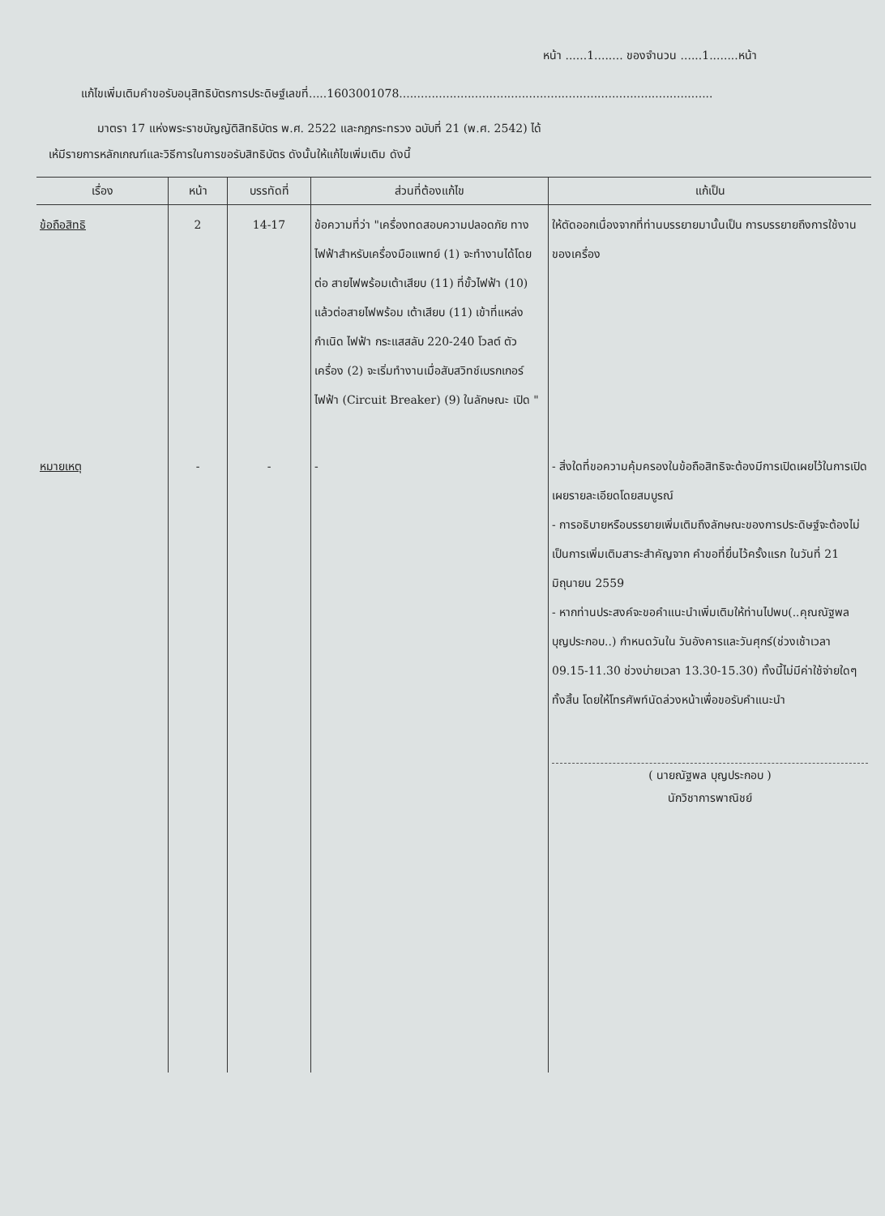หน้า ......1........ ของจำนวน ......1........หน้า
แก้ไขเพิ่มเติมคำขอรับอนุสิทธิบัตรการประดิษฐ์เลขที่.....1603001078.......................................................................................
มาตรา 17 แห่งพระราชบัญญัติสิทธิบัตร พ.ศ. 2522 และกฎกระทรวง ฉบับที่ 21 (พ.ศ. 2542) ได้
เห้มีรายการหลักเกณฑ์และวิธีการในการขอรับสิทธิบัตร ดังนั้นให้แก้ไขเพิ่มเติม ดังนี้
| เรื่อง | หน้า | บรรทัดที่ | ส่วนที่ต้องแก้ไข | แก้เป็น |
| --- | --- | --- | --- | --- |
| ข้อถือสิทธิ | 2 | 14-17 | ข้อความที่ว่า "เครื่องทดสอบความปลอดภัย ทางไฟฟ้าสำหรับเครื่องมือแพทย์ (1) จะทำงานได้โดยต่อ สายไฟพร้อมเต้าเสียบ (11) ที่ขั้วไฟฟ้า (10) แล้วต่อสายไฟพร้อม เต้าเสียบ (11) เข้าที่แหล่งกำเนิด ไฟฟ้า กระแสสลับ 220-240 โวลต์ ตัวเครื่อง (2) จะเริ่มทำงานเมื่อสับสวิทช์เบรกเกอร์ ไฟฟ้า (Circuit Breaker) (9) ในลักษณะ เปิด " | ให้ตัดออกเนื่องจากที่ท่านบรรยายมานั้นเป็น การบรรยายถึงการใช้งานของเครื่อง |
| หมายเหตุ | - | - | - | - สิ่งใดที่ขอความคุ้มครองในข้อถือสิทธิจะต้องมีการเปิดเผยไว้ในการเปิดเผยรายละเอียดโดยสมบูรณ์ - การอธิบายหรือบรรยายเพิ่มเติมถึงลักษณะของการประดิษฐ์จะต้องไม่เป็นการเพิ่มเติมสาระสำคัญจาก คำขอที่ยื่นไว้ครั้งแรก ในวันที่ 21 มิถุนายน 2559 - หากท่านประสงค์จะขอคำแนะนำเพิ่มเติมให้ท่านไปพบ(..คุณณัฐพล บุญประกอบ..) กำหนดวันใน วันอังคารและวันศุกร์(ช่วงเช้าเวลา 09.15-11.30 ช่วงบ่ายเวลา 13.30-15.30) ทั้งนี้ไม่มีค่าใช้จ่ายใดๆทั้งสิ้น โดยให้โทรศัพท์นัดล่วงหน้าเพื่อขอรับคำแนะนำ ( นายณัฐพล บุญประกอบ ) นักวิชาการพาณิชย์ |